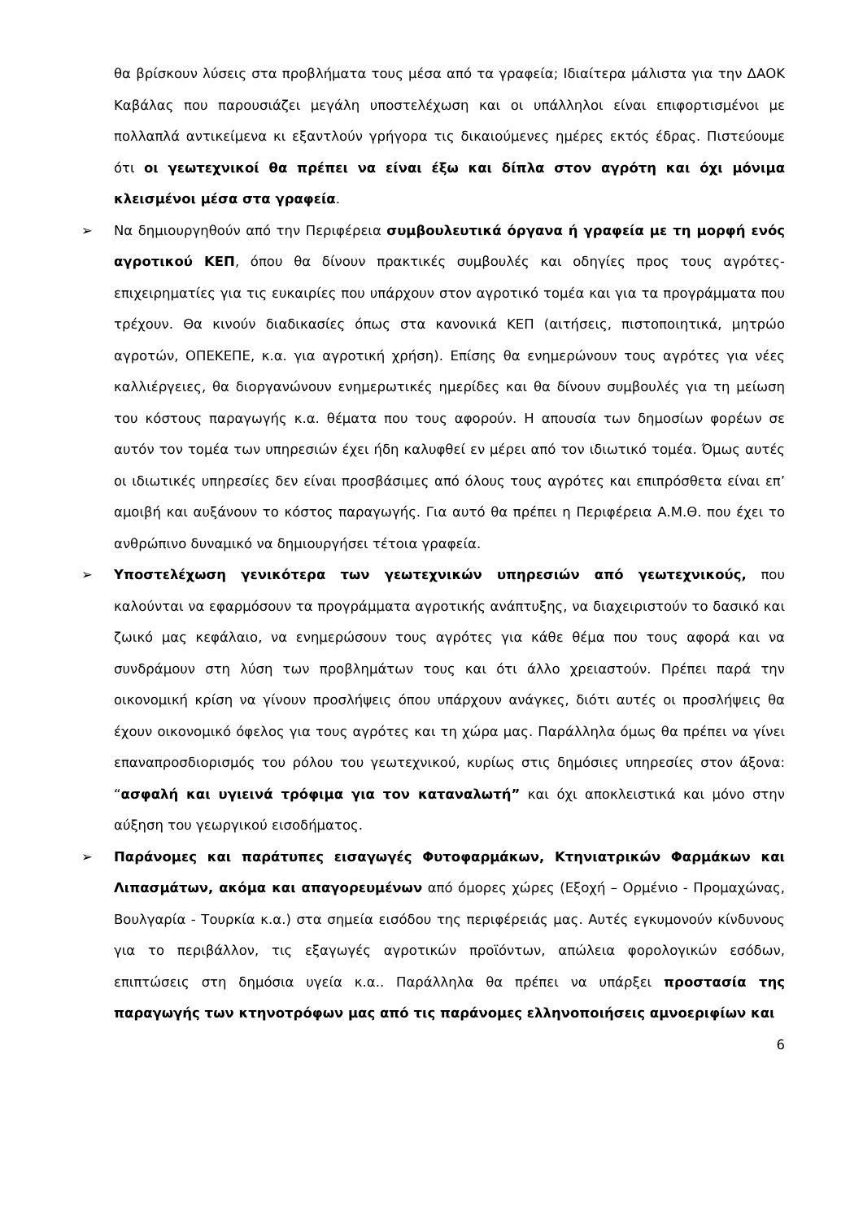θα βρίσκουν λύσεις στα προβλήματα τους μέσα από τα γραφεία; Ιδιαίτερα μάλιστα για την ΔΑΟΚ Καβάλας που παρουσιάζει μεγάλη υποστελέχωση και οι υπάλληλοι είναι επιφορτισμένοι με πολλαπλά αντικείμενα κι εξαντλούν γρήγορα τις δικαιούμενες ημέρες εκτός έδρας. Πιστεύουμε ότι οι γεωτεχνικοί θα πρέπει να είναι έξω και δίπλα στον αγρότη και όχι μόνιμα κλεισμένοι μέσα στα γραφεία.
➢ Να δημιουργηθούν από την Περιφέρεια συμβουλευτικά όργανα ή γραφεία με τη μορφή ενός αγροτικού ΚΕΠ, όπου θα δίνουν πρακτικές συμβουλές και οδηγίες προς τους αγρότες- επιχειρηματίες για τις ευκαιρίες που υπάρχουν στον αγροτικό τομέα και για τα προγράμματα που τρέχουν. Θα κινούν διαδικασίες όπως στα κανονικά ΚΕΠ (αιτήσεις, πιστοποιητικά, μητρώο αγροτών, ΟΠΕΚΕΠΕ, κ.α. για αγροτική χρήση). Επίσης θα ενημερώνουν τους αγρότες για νέες καλλιέργειες, θα διοργανώνουν ενημερωτικές ημερίδες και θα δίνουν συμβουλές για τη μείωση του κόστους παραγωγής κ.α. θέματα που τους αφορούν. Η απουσία των δημοσίων φορέων σε αυτόν τον τομέα των υπηρεσιών έχει ήδη καλυφθεί εν μέρει από τον ιδιωτικό τομέα. Όμως αυτές οι ιδιωτικές υπηρεσίες δεν είναι προσβάσιμες από όλους τους αγρότες και επιπρόσθετα είναι επ’ αμοιβή και αυξάνουν το κόστος παραγωγής. Για αυτό θα πρέπει η Περιφέρεια Α.Μ.Θ. που έχει το ανθρώπινο δυναμικό να δημιουργήσει τέτοια γραφεία.
➢ Υποστελέχωση γενικότερα των γεωτεχνικών υπηρεσιών από γεωτεχνικούς, που καλούνται να εφαρμόσουν τα προγράμματα αγροτικής ανάπτυξης, να διαχειριστούν το δασικό και ζωικό μας κεφάλαιο, να ενημερώσουν τους αγρότες για κάθε θέμα που τους αφορά και να συνδράμουν στη λύση των προβλημάτων τους και ότι άλλο χρειαστούν. Πρέπει παρά την οικονομική κρίση να γίνουν προσλήψεις όπου υπάρχουν ανάγκες, διότι αυτές οι προσλήψεις θα έχουν οικονομικό όφελος για τους αγρότες και τη χώρα μας. Παράλληλα όμως θα πρέπει να γίνει επαναπροσδιορισμός του ρόλου του γεωτεχνικού, κυρίως στις δημόσιες υπηρεσίες στον άξονα: “ασφαλή και υγιεινά τρόφιμα για τον καταναλωτή” και όχι αποκλειστικά και μόνο στην αύξηση του γεωργικού εισοδήματος.
➢ Παράνομες και παράτυπες εισαγωγές Φυτοφαρμάκων, Κτηνιατρικών Φαρμάκων και Λιπασμάτων, ακόμα και απαγορευμένων από όμορες χώρες (Εξοχή – Ορμένιο - Προμαχώνας, Βουλγαρία - Τουρκία κ.α.) στα σημεία εισόδου της περιφέρειάς μας. Αυτές εγκυμονούν κίνδυνους για το περιβάλλον, τις εξαγωγές αγροτικών προϊόντων, απώλεια φορολογικών εσόδων, επιπτώσεις στη δημόσια υγεία κ.α.. Παράλληλα θα πρέπει να υπάρξει προστασία της παραγωγής των κτηνοτρόφων μας από τις παράνομες ελληνοποιήσεις αμνοεριφίων και
6